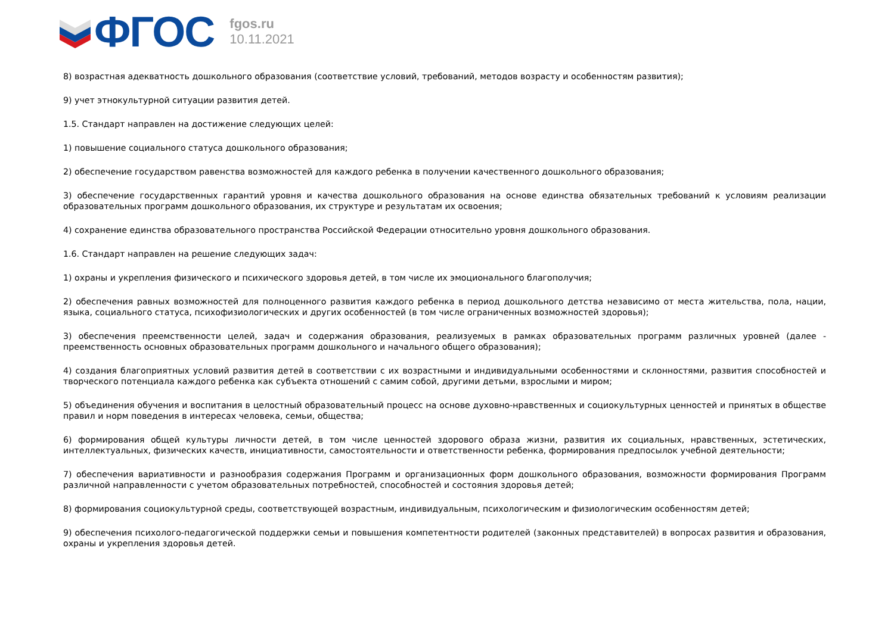ФГОС
fgos.ru
10.11.2021
8) возрастная адекватность дошкольного образования (соответствие условий, требований, методов возрасту и особенностям развития);
9) учет этнокультурной ситуации развития детей.
1.5. Стандарт направлен на достижение следующих целей:
1) повышение социального статуса дошкольного образования;
2) обеспечение государством равенства возможностей для каждого ребенка в получении качественного дошкольного образования;
3) обеспечение государственных гарантий уровня и качества дошкольного образования на основе единства обязательных требований к условиям реализации образовательных программ дошкольного образования, их структуре и результатам их освоения;
4) сохранение единства образовательного пространства Российской Федерации относительно уровня дошкольного образования.
1.6. Стандарт направлен на решение следующих задач:
1) охраны и укрепления физического и психического здоровья детей, в том числе их эмоционального благополучия;
2) обеспечения равных возможностей для полноценного развития каждого ребенка в период дошкольного детства независимо от места жительства, пола, нации, языка, социального статуса, психофизиологических и других особенностей (в том числе ограниченных возможностей здоровья);
3) обеспечения преемственности целей, задач и содержания образования, реализуемых в рамках образовательных программ различных уровней (далее - преемственность основных образовательных программ дошкольного и начального общего образования);
4) создания благоприятных условий развития детей в соответствии с их возрастными и индивидуальными особенностями и склонностями, развития способностей и творческого потенциала каждого ребенка как субъекта отношений с самим собой, другими детьми, взрослыми и миром;
5) объединения обучения и воспитания в целостный образовательный процесс на основе духовно-нравственных и социокультурных ценностей и принятых в обществе правил и норм поведения в интересах человека, семьи, общества;
6) формирования общей культуры личности детей, в том числе ценностей здорового образа жизни, развития их социальных, нравственных, эстетических, интеллектуальных, физических качеств, инициативности, самостоятельности и ответственности ребенка, формирования предпосылок учебной деятельности;
7) обеспечения вариативности и разнообразия содержания Программ и организационных форм дошкольного образования, возможности формирования Программ различной направленности с учетом образовательных потребностей, способностей и состояния здоровья детей;
8) формирования социокультурной среды, соответствующей возрастным, индивидуальным, психологическим и физиологическим особенностям детей;
9) обеспечения психолого-педагогической поддержки семьи и повышения компетентности родителей (законных представителей) в вопросах развития и образования, охраны и укрепления здоровья детей.